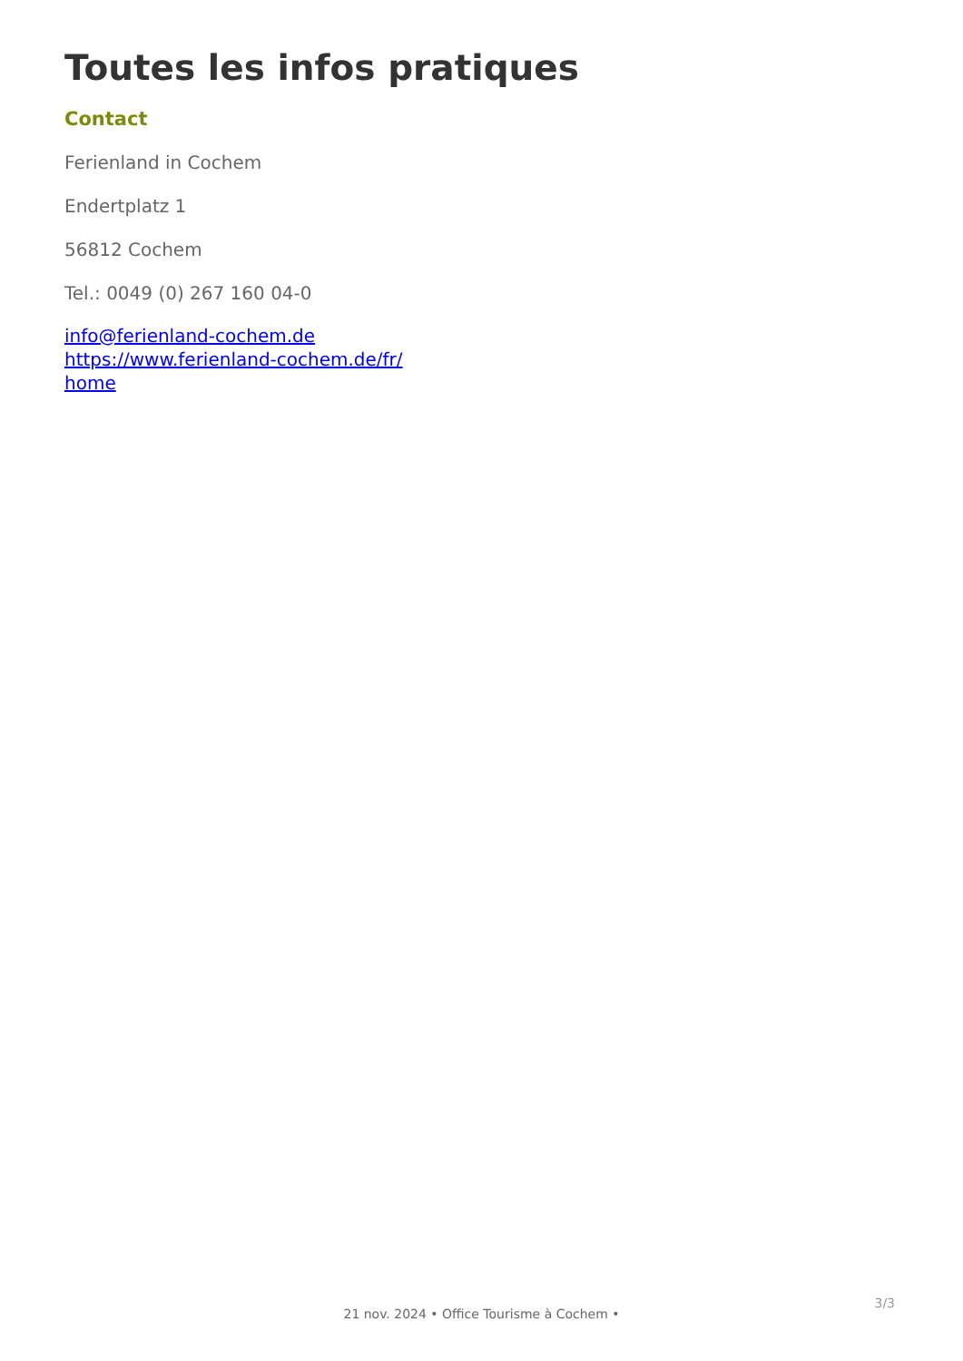Toutes les infos pratiques
Contact
Ferienland in Cochem
Endertplatz 1
56812 Cochem
Tel.: 0049 (0) 267 160 04-0
info@ferienland-cochem.de
https://www.ferienland-cochem.de/fr/ home
3/3
21 nov. 2024 • Office Tourisme à Cochem •